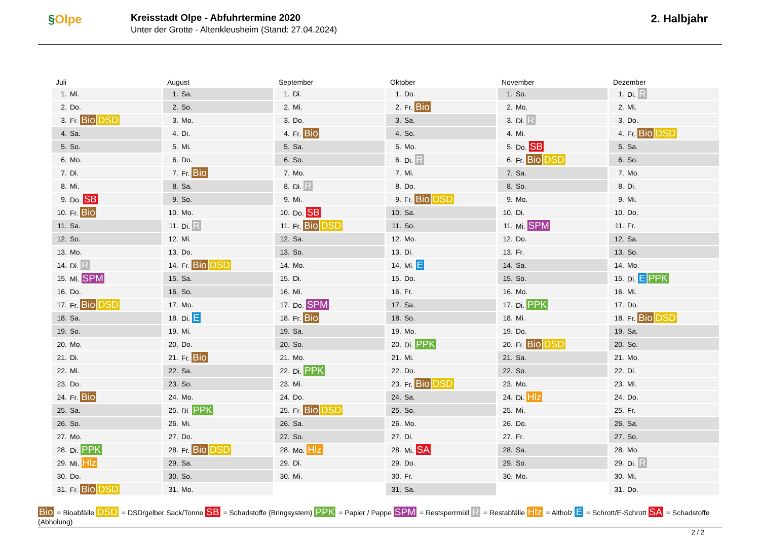§Olpe
Kreisstadt Olpe - Abfuhrtermine 2020
Unter der Grotte - Altenkleusheim (Stand: 27.04.2024)
2. Halbjahr
Juli
| 1. | Mi. |
| 2. | Do. |
| 3. | Fr. Bio DSD |
| 4. | Sa. |
| 5. | So. |
| 6. | Mo. |
| 7. | Di. |
| 8. | Mi. |
| 9. | Do. SB |
| 10. | Fr. Bio |
| 11. | Sa. |
| 12. | So. |
| 13. | Mo. |
| 14. | Di. R |
| 15. | Mi. SPM |
| 16. | Do. |
| 17. | Fr. Bio DSD |
| 18. | Sa. |
| 19. | So. |
| 20. | Mo. |
| 21. | Di. |
| 22. | Mi. |
| 23. | Do. |
| 24. | Fr. Bio |
| 25. | Sa. |
| 26. | So. |
| 27. | Mo. |
| 28. | Di. PPK |
| 29. | Mi. Hlz |
| 30. | Do. |
| 31. | Fr. Bio DSD |
August
| 1. | Sa. |
| 2. | So. |
| 3. | Mo. |
| 4. | Di. |
| 5. | Mi. |
| 6. | Do. |
| 7. | Fr. Bio |
| 8. | Sa. |
| 9. | So. |
| 10. | Mo. |
| 11. | Di. R |
| 12. | Mi. |
| 13. | Do. |
| 14. | Fr. Bio DSD |
| 15. | Sa. |
| 16. | So. |
| 17. | Mo. |
| 18. | Di. E |
| 19. | Mi. |
| 20. | Do. |
| 21. | Fr. Bio |
| 22. | Sa. |
| 23. | So. |
| 24. | Mo. |
| 25. | Di. PPK |
| 26. | Mi. |
| 27. | Do. |
| 28. | Fr. Bio DSD |
| 29. | Sa. |
| 30. | So. |
| 31. | Mo. |
September
| 1. | Di. |
| 2. | Mi. |
| 3. | Do. |
| 4. | Fr. Bio |
| 5. | Sa. |
| 6. | So. |
| 7. | Mo. |
| 8. | Di. R |
| 9. | Mi. |
| 10. | Do. SB |
| 11. | Fr. Bio DSD |
| 12. | Sa. |
| 13. | So. |
| 14. | Mo. |
| 15. | Di. |
| 16. | Mi. |
| 17. | Do. SPM |
| 18. | Fr. Bio |
| 19. | Sa. |
| 20. | So. |
| 21. | Mo. |
| 22. | Di. PPK |
| 23. | Mi. |
| 24. | Do. |
| 25. | Fr. Bio DSD |
| 26. | Sa. |
| 27. | So. |
| 28. | Mo. Hlz |
| 29. | Di. |
| 30. | Mi. |
Oktober
| 1. | Do. |
| 2. | Fr. Bio |
| 3. | Sa. |
| 4. | So. |
| 5. | Mo. |
| 6. | Di. R |
| 7. | Mi. |
| 8. | Do. |
| 9. | Fr. Bio DSD |
| 10. | Sa. |
| 11. | So. |
| 12. | Mo. |
| 13. | Di. |
| 14. | Mi. E |
| 15. | Do. |
| 16. | Fr. |
| 17. | Sa. |
| 18. | So. |
| 19. | Mo. |
| 20. | Di. PPK |
| 21. | Mi. |
| 22. | Do. |
| 23. | Fr. Bio DSD |
| 24. | Sa. |
| 25. | So. |
| 26. | Mo. |
| 27. | Di. |
| 28. | Mi. SA |
| 29. | Do. |
| 30. | Fr. |
| 31. | Sa. |
November
| 1. | So. |
| 2. | Mo. |
| 3. | Di. R |
| 4. | Mi. |
| 5. | Do. SB |
| 6. | Fr. Bio DSD |
| 7. | Sa. |
| 8. | So. |
| 9. | Mo. |
| 10. | Di. |
| 11. | Mi. SPM |
| 12. | Do. |
| 13. | Fr. |
| 14. | Sa. |
| 15. | So. |
| 16. | Mo. |
| 17. | Di. PPK |
| 18. | Mi. |
| 19. | Do. |
| 20. | Fr. Bio DSD |
| 21. | Sa. |
| 22. | So. |
| 23. | Mo. |
| 24. | Di. Hlz |
| 25. | Mi. |
| 26. | Do. |
| 27. | Fr. |
| 28. | Sa. |
| 29. | So. |
| 30. | Mo. |
Dezember
| 1. | Di. R |
| 2. | Mi. |
| 3. | Do. |
| 4. | Fr. Bio DSD |
| 5. | Sa. |
| 6. | So. |
| 7. | Mo. |
| 8. | Di. |
| 9. | Mi. |
| 10. | Do. |
| 11. | Fr. |
| 12. | Sa. |
| 13. | So. |
| 14. | Mo. |
| 15. | Di. E PPK |
| 16. | Mi. |
| 17. | Do. |
| 18. | Fr. Bio DSD |
| 19. | Sa. |
| 20. | So. |
| 21. | Mo. |
| 22. | Di. |
| 23. | Mi. |
| 24. | Do. |
| 25. | Fr. |
| 26. | Sa. |
| 27. | So. |
| 28. | Mo. |
| 29. | Di. R |
| 30. | Mi. |
| 31. | Do. |
Bio = Bioabfälle DSD = DSD/gelber Sack/Tonne SB = Schadstoffe (Bringsystem) PPK = Papier / Pappe SPM = Restsperrmüll R = Restabfälle Hlz = Altholz E = Schrott/E-Schrott SA = Schadstoffe (Abholung)
2 / 2